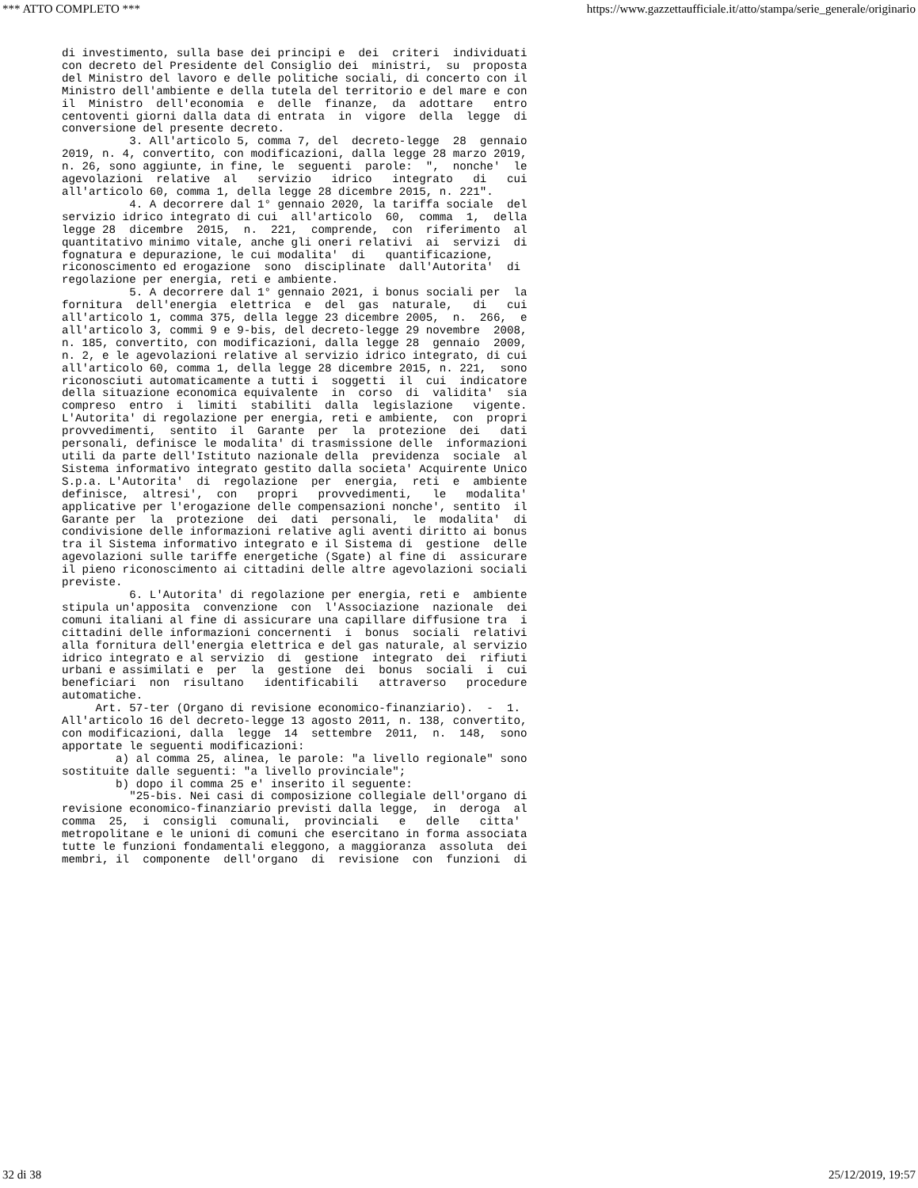*** ATTO COMPLETO *** https://www.gazzettaufficiale.it/atto/stampa/serie_generale/originario
di investimento, sulla base dei principi e  dei  criteri  individuati
con decreto del Presidente del Consiglio dei  ministri,  su  proposta
del Ministro del lavoro e delle politiche sociali, di concerto con il
Ministro dell'ambiente e della tutela del territorio e del mare e con
il  Ministro  dell'economia  e  delle  finanze,  da  adottare   entro
centoventi giorni dalla data di entrata  in  vigore  della  legge  di
conversione del presente decreto.
          3. All'articolo 5, comma 7, del  decreto-legge  28  gennaio
2019, n. 4, convertito, con modificazioni, dalla legge 28 marzo 2019,
n. 26, sono aggiunte, in fine, le  seguenti  parole:  ",  nonche'  le
agevolazioni  relative  al   servizio   idrico   integrato   di   cui
all'articolo 60, comma 1, della legge 28 dicembre 2015, n. 221".
          4. A decorrere dal 1° gennaio 2020, la tariffa sociale  del
servizio idrico integrato di cui  all'articolo  60,  comma  1,  della
legge 28  dicembre  2015,  n.  221,  comprende,  con  riferimento  al
quantitativo minimo vitale, anche gli oneri relativi  ai  servizi  di
fognatura e depurazione, le cui modalita'  di   quantificazione,
riconoscimento ed erogazione  sono  disciplinate  dall'Autorita'  di
regolazione per energia, reti e ambiente.
          5. A decorrere dal 1° gennaio 2021, i bonus sociali per  la
fornitura  dell'energia  elettrica  e  del  gas  naturale,   di   cui
all'articolo 1, comma 375, della legge 23 dicembre 2005,  n.  266,  e
all'articolo 3, commi 9 e 9-bis, del decreto-legge 29 novembre  2008,
n. 185, convertito, con modificazioni, dalla legge 28  gennaio  2009,
n. 2, e le agevolazioni relative al servizio idrico integrato, di cui
all'articolo 60, comma 1, della legge 28 dicembre 2015, n. 221,  sono
riconosciuti automaticamente a tutti i  soggetti  il  cui  indicatore
della situazione economica equivalente  in  corso  di  validita'  sia
compreso  entro  i  limiti  stabiliti  dalla  legislazione   vigente.
L'Autorita' di regolazione per energia, reti e ambiente,  con  propri
provvedimenti,  sentito  il  Garante  per  la  protezione  dei   dati
personali, definisce le modalita' di trasmissione delle  informazioni
utili da parte dell'Istituto nazionale della  previdenza  sociale  al
Sistema informativo integrato gestito dalla societa' Acquirente Unico
S.p.a. L'Autorita'  di  regolazione  per  energia,  reti  e  ambiente
definisce,  altresi',  con   propri   provvedimenti,   le   modalita'
applicative per l'erogazione delle compensazioni nonche', sentito  il
Garante per  la  protezione  dei  dati  personali,  le  modalita'  di
condivisione delle informazioni relative agli aventi diritto ai bonus
tra il Sistema informativo integrato e il Sistema di  gestione  delle
agevolazioni sulle tariffe energetiche (Sgate) al fine di  assicurare
il pieno riconoscimento ai cittadini delle altre agevolazioni sociali
previste.
          6. L'Autorita' di regolazione per energia, reti e  ambiente
stipula un'apposita  convenzione  con  l'Associazione  nazionale  dei
comuni italiani al fine di assicurare una capillare diffusione tra  i
cittadini delle informazioni concernenti  i  bonus  sociali  relativi
alla fornitura dell'energia elettrica e del gas naturale, al servizio
idrico integrato e al servizio  di  gestione  integrato  dei  rifiuti
urbani e assimilati e  per  la  gestione  dei  bonus  sociali  i  cui
beneficiari  non  risultano   identificabili   attraverso   procedure
automatiche.
     Art. 57-ter (Organo di revisione economico-finanziario).  -  1.
All'articolo 16 del decreto-legge 13 agosto 2011, n. 138, convertito,
con modificazioni, dalla  legge  14  settembre  2011,  n.  148,  sono
apportate le seguenti modificazioni:
        a) al comma 25, alinea, le parole: "a livello regionale" sono
sostituite dalle seguenti: "a livello provinciale";
        b) dopo il comma 25 e' inserito il seguente:
          "25-bis. Nei casi di composizione collegiale dell'organo di
revisione economico-finanziario previsti dalla legge,  in  deroga  al
comma  25,  i  consigli  comunali,  provinciali   e   delle   citta'
metropolitane e le unioni di comuni che esercitano in forma associata
tutte le funzioni fondamentali eleggono, a maggioranza  assoluta  dei
membri, il  componente  dell'organo  di  revisione  con  funzioni  di
32 di 38 25/12/2019, 19:57